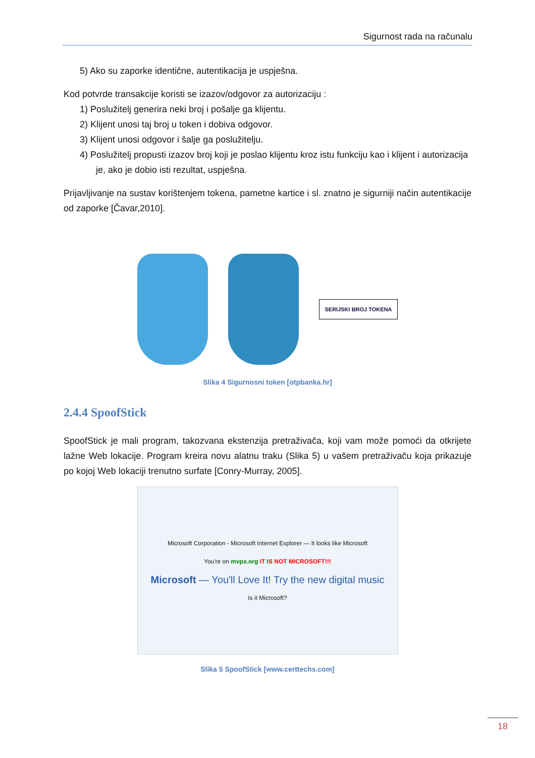Sigurnost rada na računalu
5) Ako su zaporke identične, autentikacija je uspješna.
Kod potvrde transakcije koristi se izazov/odgovor za autorizaciju :
1) Poslužitelj generira neki broj i pošalje ga klijentu.
2) Klijent unosi taj broj u token i dobiva odgovor.
3) Klijent unosi odgovor i šalje ga poslužitelju.
4) Poslužitelj propusti izazov broj koji je poslao klijentu kroz istu funkciju kao i klijent i autorizacija je, ako je dobio isti rezultat, uspješna.
Prijavljivanje na sustav korištenjem tokena, pametne kartice i sl. znatno je sigurniji način autentikacije od zaporke [Čavar,2010].
SERIJSKI BROJ TOKENA
Slika 4 Sigurnosni token [otpbanka.hr]
2.4.4 SpoofStick
SpoofStick je mali program, takozvana ekstenzija pretraživača, koji vam može pomoći da otkrijete lažne Web lokacije. Program kreira novu alatnu traku (Slika 5) u vašem pretraživaču koja prikazuje po kojoj Web lokaciji trenutno surfate [Conry-Murray, 2005].
Microsoft Corporation - Microsoft Internet Explorer — It looks like Microsoft
You're on mvps.org IT IS NOT MICROSOFT!!!
Microsoft — You'll Love It! Try the new digital music
Is it Microsoft?
Slika 5 SpoofStick [www.certtechs.com]
18